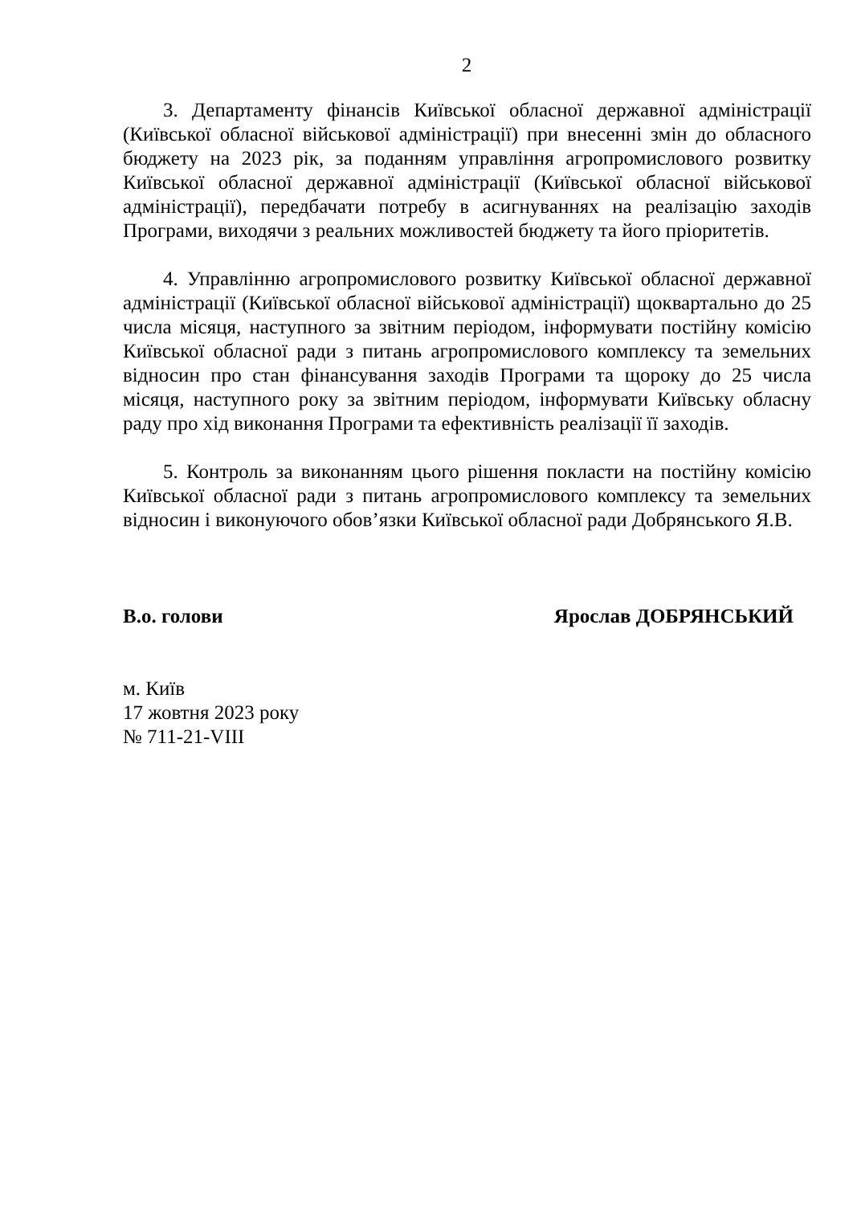2
3. Департаменту фінансів Київської обласної державної адміністрації (Київської обласної військової адміністрації) при внесенні змін до обласного бюджету на 2023 рік, за поданням управління агропромислового розвитку Київської обласної державної адміністрації (Київської обласної військової адміністрації), передбачати потребу в асигнуваннях на реалізацію заходів Програми, виходячи з реальних можливостей бюджету та його пріоритетів.
4. Управлінню агропромислового розвитку Київської обласної державної адміністрації (Київської обласної військової адміністрації) щоквартально до 25 числа місяця, наступного за звітним періодом, інформувати постійну комісію Київської обласної ради з питань агропромислового комплексу та земельних відносин про стан фінансування заходів Програми та щороку до 25 числа місяця, наступного року за звітним періодом, інформувати Київську обласну раду про хід виконання Програми та ефективність реалізації її заходів.
5. Контроль за виконанням цього рішення покласти на постійну комісію Київської обласної ради з питань агропромислового комплексу та земельних відносин і виконуючого обов’язки Київської обласної ради Добрянського Я.В.
В.о. голови Ярослав ДОБРЯНСЬКИЙ
м. Київ
17 жовтня 2023 року
№ 711-21-VIII